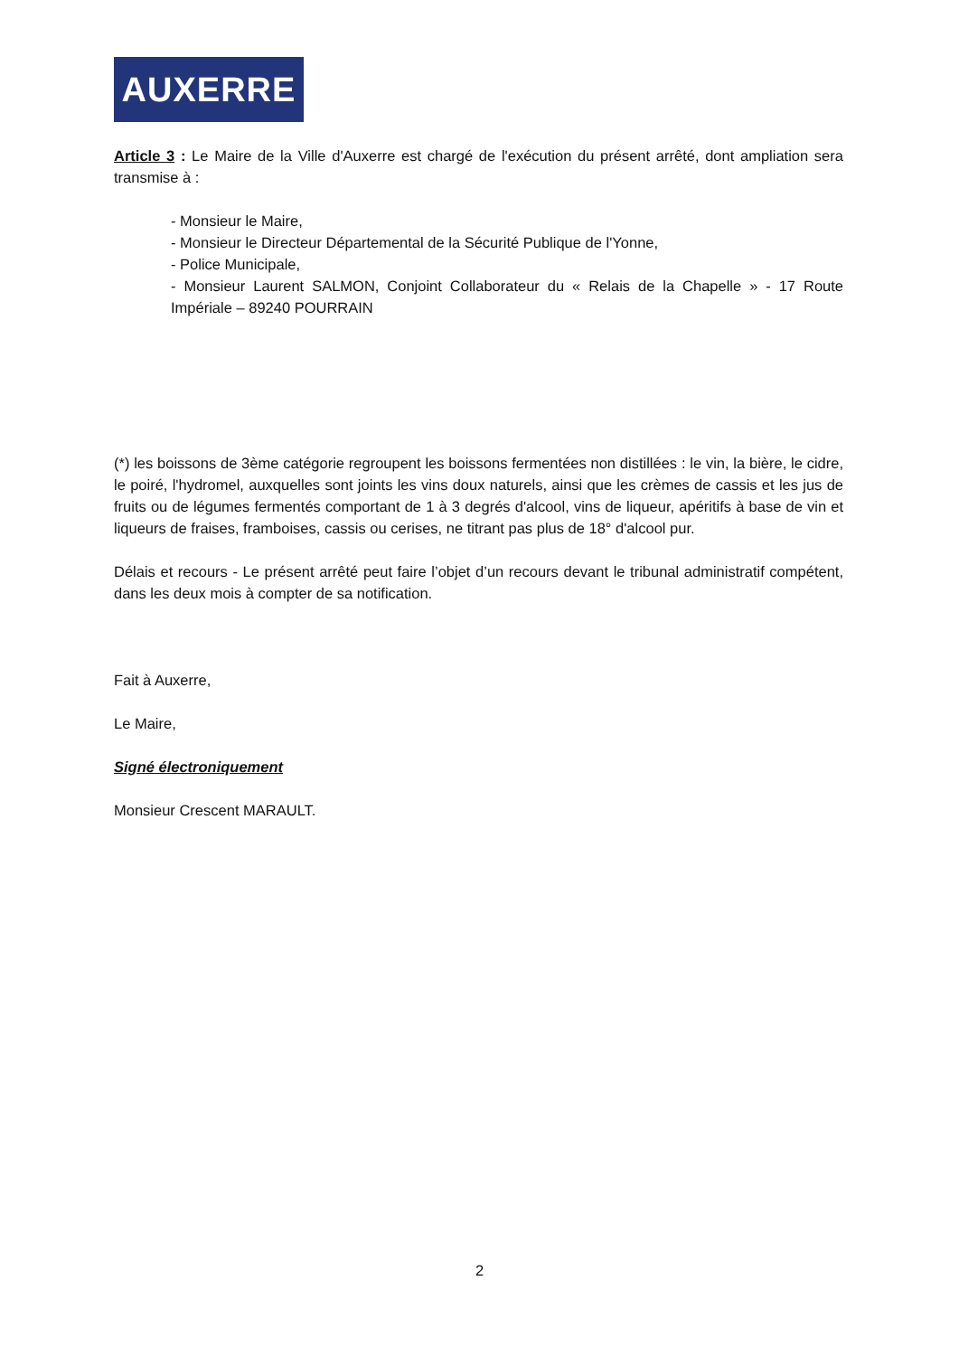AUXERRE
Article 3 : Le Maire de la Ville d'Auxerre est chargé de l'exécution du présent arrêté, dont ampliation sera transmise à :
- Monsieur le Maire,
- Monsieur le Directeur Départemental de la Sécurité Publique de l'Yonne,
- Police Municipale,
- Monsieur Laurent SALMON, Conjoint Collaborateur du « Relais de la Chapelle » - 17 Route Impériale – 89240 POURRAIN
(*) les boissons de 3ème catégorie regroupent les boissons fermentées non distillées : le vin, la bière, le cidre, le poiré, l'hydromel, auxquelles sont joints les vins doux naturels, ainsi que les crèmes de cassis et les jus de fruits ou de légumes fermentés comportant de 1 à 3 degrés d'alcool, vins de liqueur, apéritifs à base de vin et liqueurs de fraises, framboises, cassis ou cerises, ne titrant pas plus de 18° d'alcool pur.
Délais et recours - Le présent arrêté peut faire l’objet d’un recours devant le tribunal administratif compétent, dans les deux mois à compter de sa notification.
Fait à Auxerre,
Le Maire,
Signé électroniquement
Monsieur Crescent MARAULT.
2